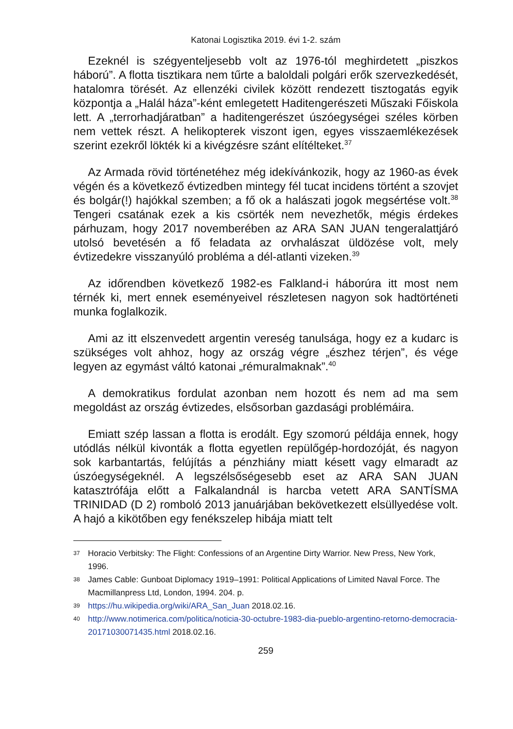Katonai Logisztika 2019. évi 1-2. szám
Ezeknél is szégyenteljesebb volt az 1976-tól meghirdetett „piszkos háború”. A flotta tisztikara nem tűrte a baloldali polgári erők szervezkedését, hatalomra törését. Az ellenzéki civilek között rendezett tisztogatás egyik központja a „Halál háza”-ként emlegetett Haditengerészeti Műszaki Főiskola lett. A „terrorhadjáratban” a haditengerészet úszóegységei széles körben nem vettek részt. A helikopterek viszont igen, egyes visszaemlékezések szerint ezekről lökték ki a kivégzésre szánt elítélteket.<sup>37</sup>
Az Armada rövid történetéhez még idekívánkozik, hogy az 1960-as évek végén és a következő évtizedben mintegy fél tucat incidens történt a szovjet és bolgár(!) hajókkal szemben; a fő ok a halászati jogok megsértése volt.<sup>38</sup> Tengeri csatának ezek a kis csörték nem nevezhetők, mégis érdekes párhuzam, hogy 2017 novemberében az ARA SAN JUAN tengeralattjáró utolsó bevetésén a fő feladata az orvhalászat üldözése volt, mely évtizedekre visszanyúló probléma a dél-atlanti vizeken.<sup>39</sup>
Az időrendben következő 1982-es Falkland-i háborúra itt most nem térnék ki, mert ennek eseményeivel részletesen nagyon sok hadtörténeti munka foglalkozik.
Ami az itt elszenvedett argentin vereség tanulsága, hogy ez a kudarc is szükséges volt ahhoz, hogy az ország végre „észhez térjen”, és vége legyen az egymást váltó katonai „rémuralmaknak”.<sup>40</sup>
A demokratikus fordulat azonban nem hozott és nem ad ma sem megoldást az ország évtizedes, elsősorban gazdasági problémáira.
Emiatt szép lassan a flotta is erodált. Egy szomorú példája ennek, hogy utódlás nélkül kivonták a flotta egyetlen repülőgép-hordozóját, és nagyon sok karbantartás, felújítás a pénzhiány miatt késett vagy elmaradt az úszóegységeknél. A legszélsőségesebb eset az ARA SAN JUAN katasztrófája előtt a Falkalandnál is harcba vetett ARA SANTÍSMA TRINIDAD (D 2) romboló 2013 januárjában bekövetkezett elsüllyedése volt. A hajó a kikötőben egy fenékszelep hibája miatt telt
37 Horacio Verbitsky: The Flight: Confessions of an Argentine Dirty Warrior. New Press, New York, 1996.
38 James Cable: Gunboat Diplomacy 1919–1991: Political Applications of Limited Naval Force. The Macmillanpress Ltd, London, 1994. 204. p.
39 https://hu.wikipedia.org/wiki/ARA_San_Juan 2018.02.16.
40 http://www.notimerica.com/politica/noticia-30-octubre-1983-dia-pueblo-argentino-retorno-democracia-20171030071435.html 2018.02.16.
259